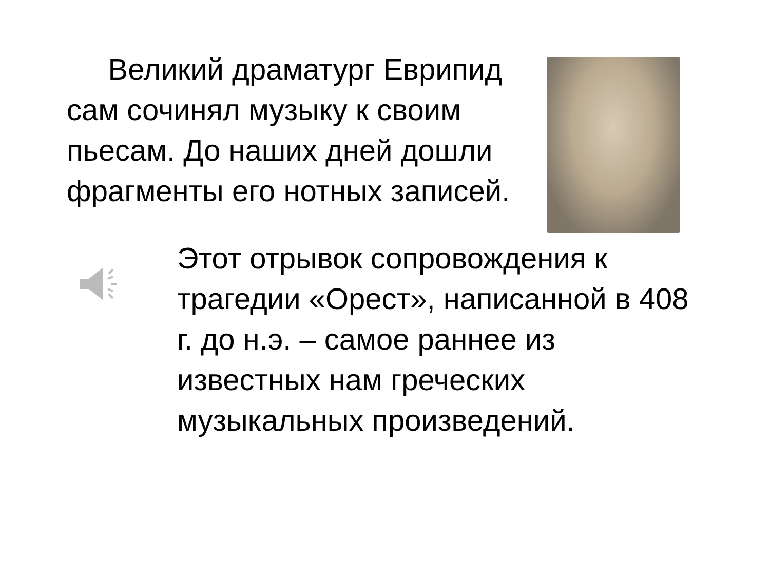Великий драматург Еврипид сам сочинял музыку к своим пьесам. До наших дней дошли фрагменты его нотных записей.
Этот отрывок сопровождения к трагедии «Орест», написанной в 408 г. до н.э. – самое раннее из известных нам греческих музыкальных произведений.